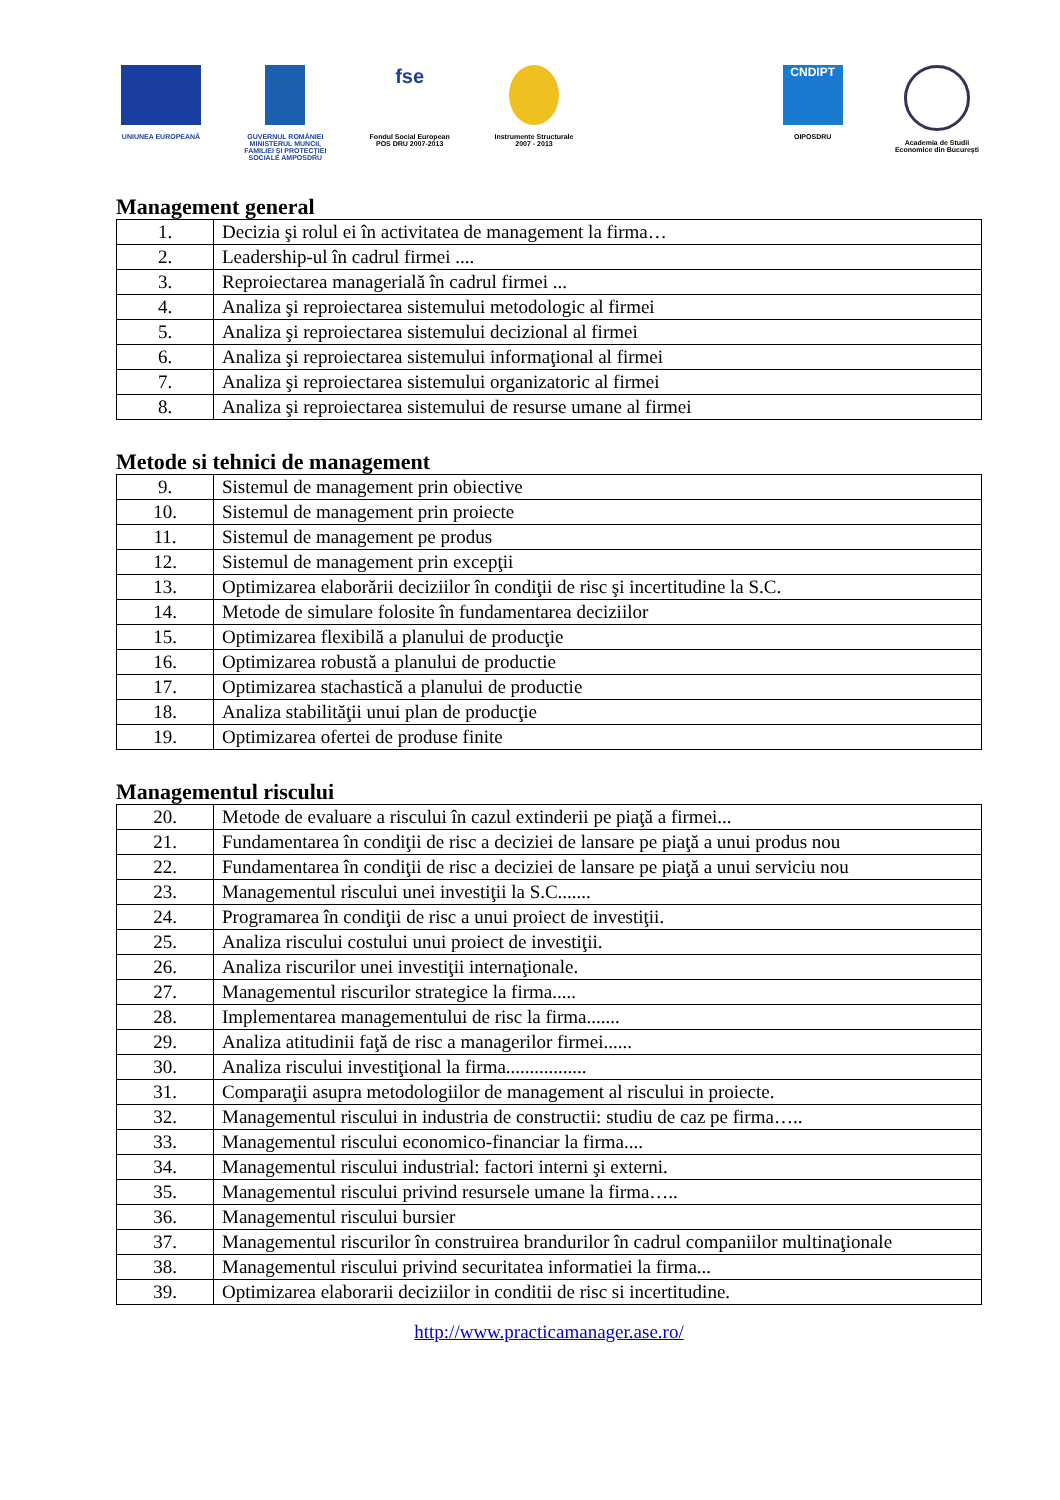UNIUNEA EUROPEANĂ GUVERNUL ROMÂNIEI MINISTERUL MUNCII, FAMILIEI ŞI PROTECŢIEI SOCIALE AMPOSDRU
fse
Fondul Social European POS DRU 2007-2013
Instrumente Structurale 2007 - 2013
CNDIPT
OIPOSDRU
Academia de Studii Economice din Bucureşti
Management general
| 1. | Decizia şi rolul ei în activitatea de management la firma… |
| 2. | Leadership-ul în cadrul firmei .... |
| 3. | Reproiectarea managerială în cadrul firmei ... |
| 4. | Analiza şi reproiectarea sistemului metodologic al firmei |
| 5. | Analiza şi reproiectarea sistemului decizional al firmei |
| 6. | Analiza şi reproiectarea sistemului informaţional al firmei |
| 7. | Analiza şi reproiectarea sistemului organizatoric al firmei |
| 8. | Analiza şi reproiectarea sistemului de resurse umane al firmei |
Metode si tehnici de management
| 9. | Sistemul de management prin obiective |
| 10. | Sistemul de management prin proiecte |
| 11. | Sistemul de management pe produs |
| 12. | Sistemul de management prin excepţii |
| 13. | Optimizarea elaborării deciziilor în condiţii de risc şi incertitudine la S.C. |
| 14. | Metode de simulare folosite în fundamentarea deciziilor |
| 15. | Optimizarea flexibilă a planului de producţie |
| 16. | Optimizarea robustă a planului de productie |
| 17. | Optimizarea stachastică a planului de productie |
| 18. | Analiza stabilităţii unui plan de producţie |
| 19. | Optimizarea ofertei de produse finite |
Managementul riscului
| 20. | Metode de evaluare a riscului în cazul extinderii pe piaţă a firmei... |
| 21. | Fundamentarea în condiţii de risc a deciziei de lansare pe piaţă a unui produs nou |
| 22. | Fundamentarea în condiţii de risc a deciziei de lansare pe piaţă a unui serviciu nou |
| 23. | Managementul riscului unei investiţii la S.C....... |
| 24. | Programarea în condiţii de risc a unui proiect de investiţii. |
| 25. | Analiza riscului costului unui proiect de investiţii. |
| 26. | Analiza riscurilor unei investiţii internaţionale. |
| 27. | Managementul riscurilor strategice la firma..... |
| 28. | Implementarea managementului de risc la firma....... |
| 29. | Analiza atitudinii faţă de risc a managerilor firmei...... |
| 30. | Analiza riscului investiţional la firma................. |
| 31. | Comparaţii asupra metodologiilor de management al riscului in proiecte. |
| 32. | Managementul riscului in industria de constructii: studiu de caz pe firma….. |
| 33. | Managementul riscului economico-financiar la firma.... |
| 34. | Managementul riscului industrial: factori interni şi externi. |
| 35. | Managementul riscului privind resursele umane la firma….. |
| 36. | Managementul riscului bursier |
| 37. | Managementul riscurilor în construirea brandurilor în cadrul companiilor multinaţionale |
| 38. | Managementul riscului privind securitatea informatiei la firma... |
| 39. | Optimizarea elaborarii deciziilor in conditii de risc si incertitudine. |
http://www.practicamanager.ase.ro/